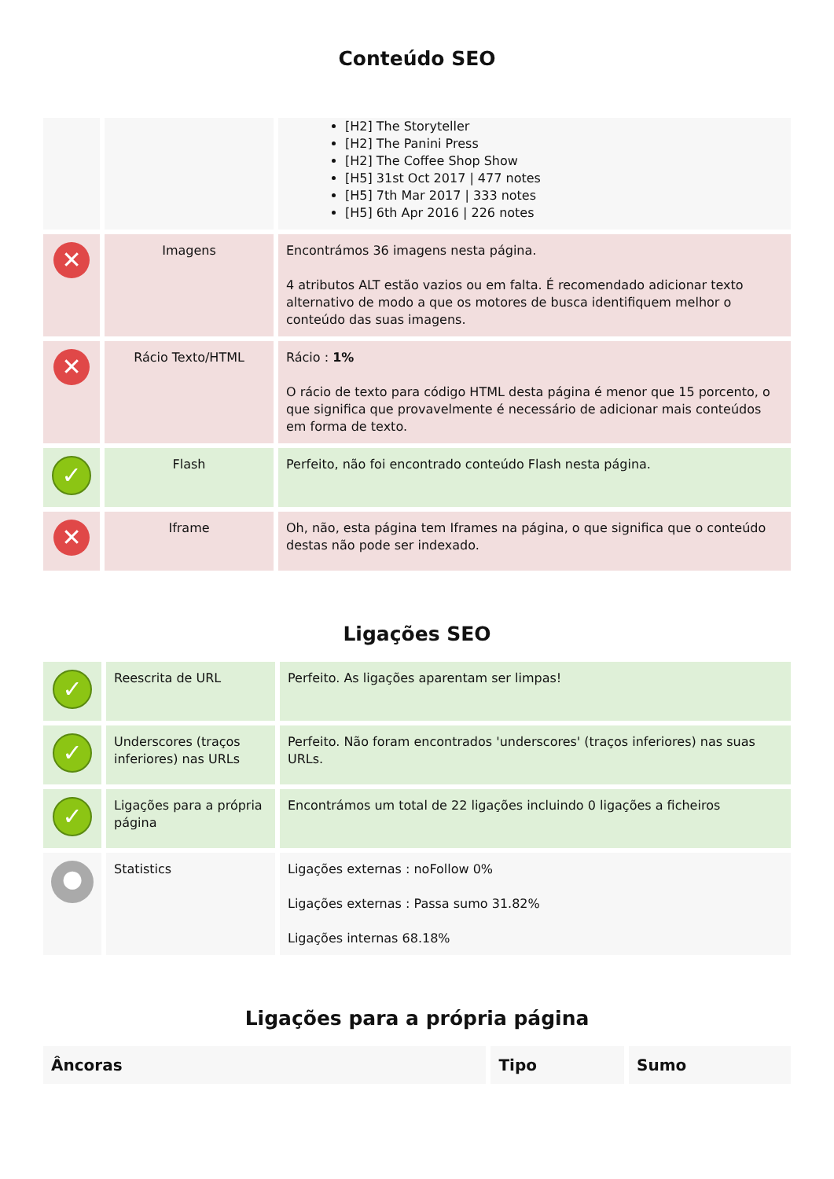Conteúdo SEO
| | | [H2] The Storyteller [H2] The Panini Press [H2] The Coffee Shop Show [H5] 31st Oct 2017 / 477 notes [H5] 7th Mar 2017 / 333 notes [H5] 6th Apr 2016 / 226 notes |
| ✕ | Imagens | Encontrámos 36 imagens nesta página. 4 atributos ALT estão vazios ou em falta. É recomendado adicionar texto alternativo de modo a que os motores de busca identifiquem melhor o conteúdo das suas imagens. |
| ✕ | Rácio Texto/HTML | Rácio : 1% O rácio de texto para código HTML desta página é menor que 15 porcento, o que significa que provavelmente é necessário de adicionar mais conteúdos em forma de texto. |
| ✓ | Flash | Perfeito, não foi encontrado conteúdo Flash nesta página. |
| ✕ | Iframe | Oh, não, esta página tem Iframes na página, o que significa que o conteúdo destas não pode ser indexado. |
Ligações SEO
| ✓ | Reescrita de URL | Perfeito. As ligações aparentam ser limpas! |
| ✓ | Underscores (traços inferiores) nas URLs | Perfeito. Não foram encontrados 'underscores' (traços inferiores) nas suas URLs. |
| ✓ | Ligações para a própria página | Encontrámos um total de 22 ligações incluindo 0 ligações a ficheiros |
| ● | Statistics | Ligações externas : noFollow 0% Ligações externas : Passa sumo 31.82% Ligações internas 68.18% |
Ligações para a própria página
| Âncoras | Tipo | Sumo |
| --- | --- | --- |